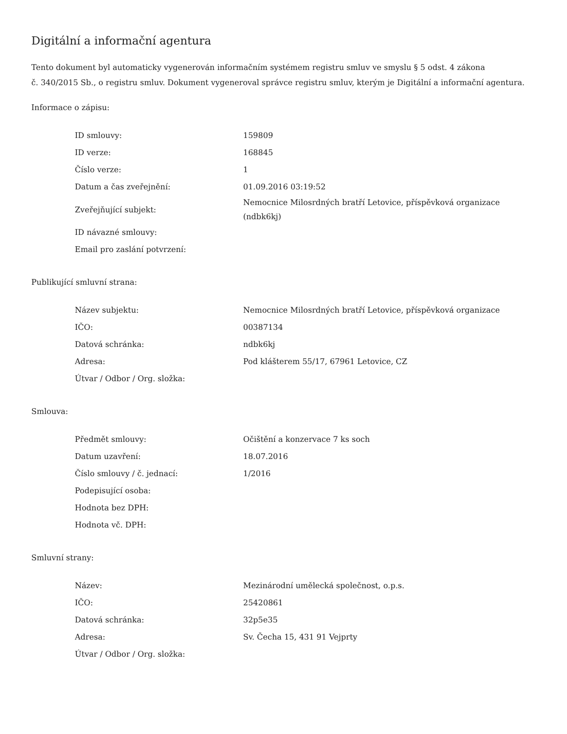Digitální a informační agentura
Tento dokument byl automaticky vygenerován informačním systémem registru smluv ve smyslu § 5 odst. 4 zákona
č. 340/2015 Sb., o registru smluv. Dokument vygeneroval správce registru smluv, kterým je Digitální a informační agentura.
Informace o zápisu:
| ID smlouvy: | 159809 |
| ID verze: | 168845 |
| Číslo verze: | 1 |
| Datum a čas zveřejnění: | 01.09.2016 03:19:52 |
| Zveřejňující subjekt: | Nemocnice Milosrdných bratří Letovice, příspěvková organizace (ndbk6kj) |
| ID návazné smlouvy: | |
| Email pro zaslání potvrzení: | |
Publikující smluvní strana:
| Název subjektu: | Nemocnice Milosrdných bratří Letovice, příspěvková organizace |
| IČO: | 00387134 |
| Datová schránka: | ndbk6kj |
| Adresa: | Pod klášterem 55/17, 67961 Letovice, CZ |
| Útvar / Odbor / Org. složka: | |
Smlouva:
| Předmět smlouvy: | Očištění a konzervace 7 ks soch |
| Datum uzavření: | 18.07.2016 |
| Číslo smlouvy / č. jednací: | 1/2016 |
| Podepisující osoba: | |
| Hodnota bez DPH: | |
| Hodnota vč. DPH: | |
Smluvní strany:
| Název: | Mezinárodní umělecká společnost, o.p.s. |
| IČO: | 25420861 |
| Datová schránka: | 32p5e35 |
| Adresa: | Sv. Čecha 15, 431 91 Vejprty |
| Útvar / Odbor / Org. složka: | |